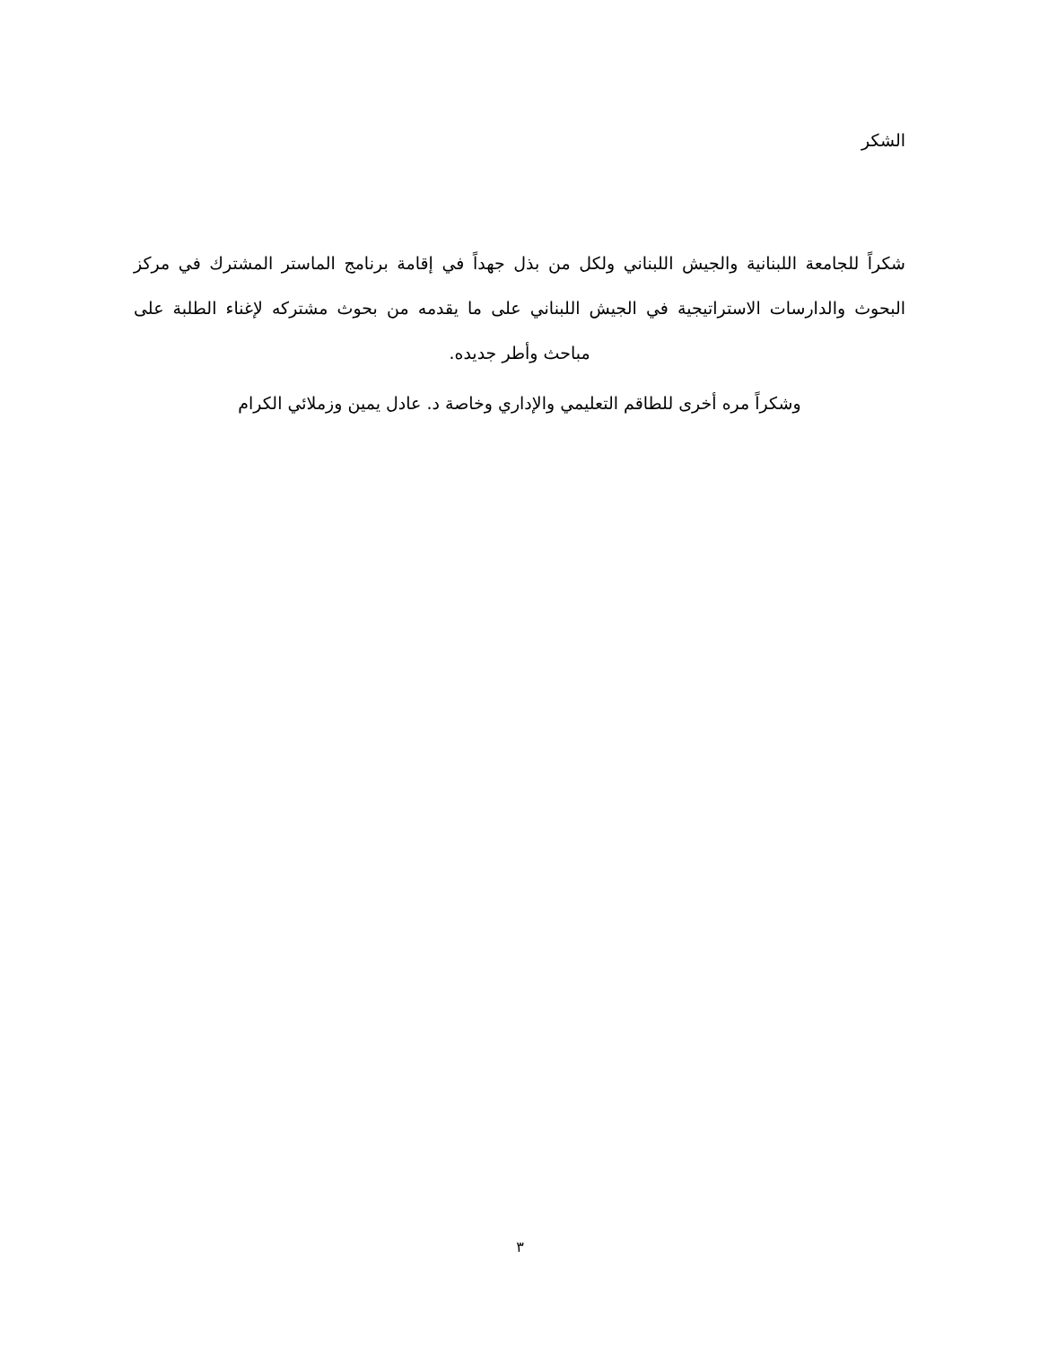الشكر
شكراً للجامعة اللبنانية والجيش اللبناني ولكل من بذل جهداً في إقامة برنامج الماستر المشترك في مركز البحوث والدارسات الاستراتيجية في الجيش اللبناني على ما يقدمه من بحوث مشتركه لإغناء الطلبة على مباحث وأطر جديده.
وشكراً مره أخرى للطاقم التعليمي والإداري وخاصة د. عادل يمين وزملائي الكرام
٣